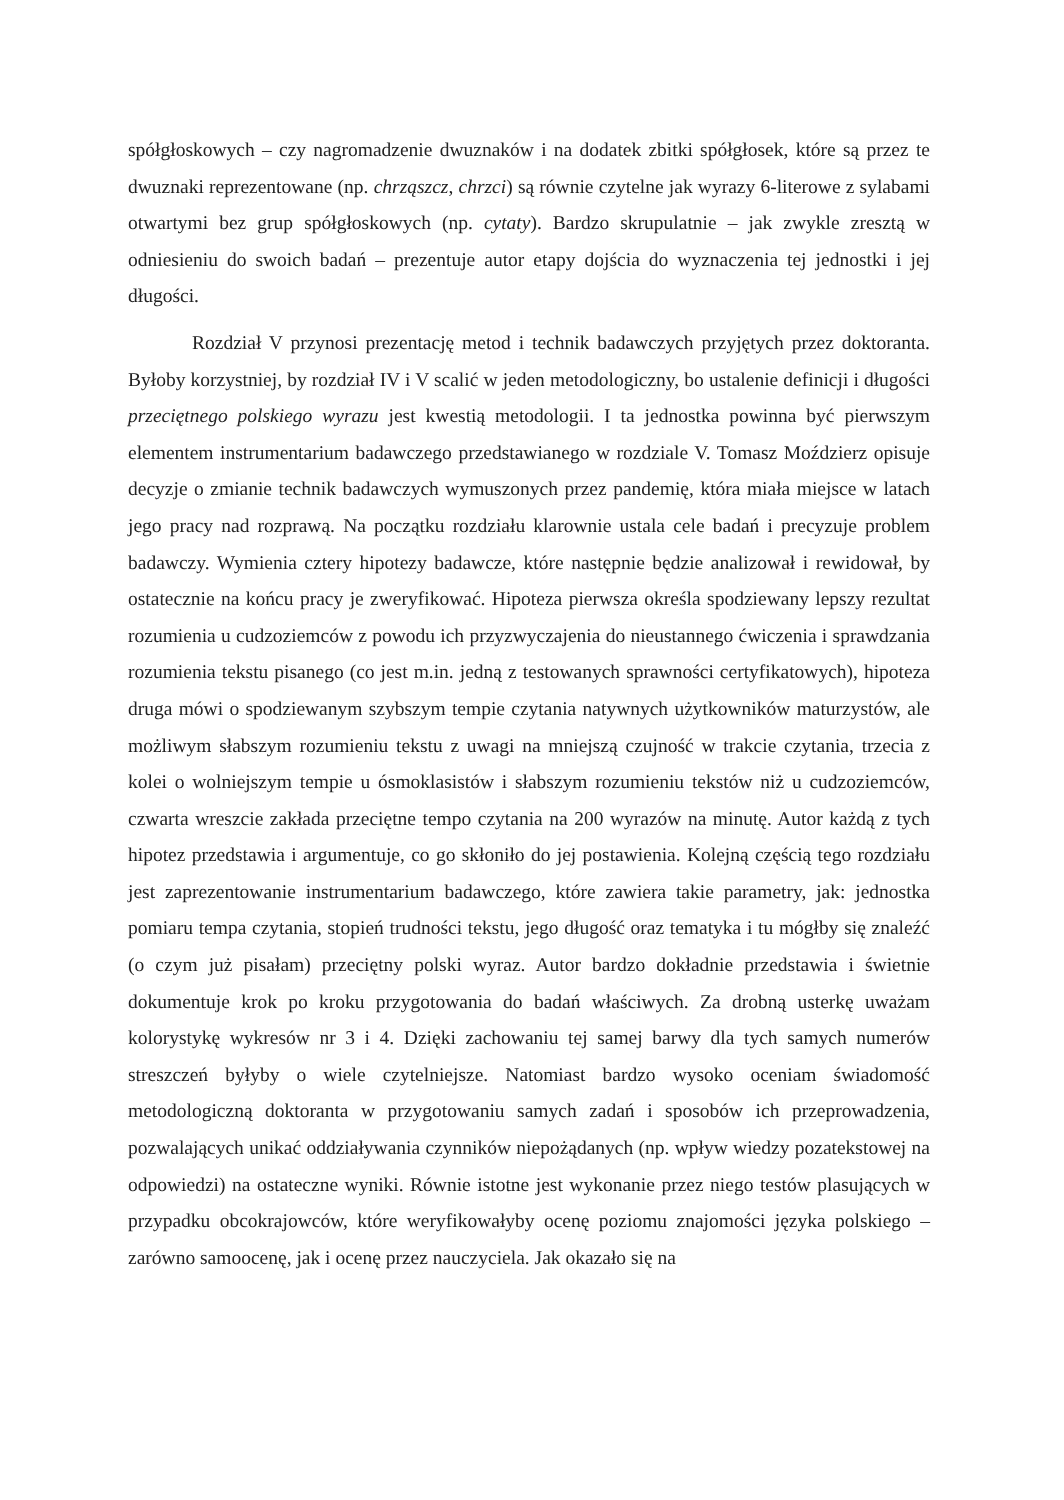spółgłoskowych – czy nagromadzenie dwuznaków i na dodatek zbitki spółgłosek, które są przez te dwuznaki reprezentowane (np. chrząszcz, chrzci) są równie czytelne jak wyrazy 6-literowe z sylabami otwartymi bez grup spółgłoskowych (np. cytaty). Bardzo skrupulatnie – jak zwykle zresztą w odniesieniu do swoich badań – prezentuje autor etapy dojścia do wyznaczenia tej jednostki i jej długości.
Rozdział V przynosi prezentację metod i technik badawczych przyjętych przez doktoranta. Byłoby korzystniej, by rozdział IV i V scalić w jeden metodologiczny, bo ustalenie definicji i długości przeciętnego polskiego wyrazu jest kwestią metodologii. I ta jednostka powinna być pierwszym elementem instrumentarium badawczego przedstawianego w rozdziale V. Tomasz Moździerz opisuje decyzje o zmianie technik badawczych wymuszonych przez pandemię, która miała miejsce w latach jego pracy nad rozprawą. Na początku rozdziału klarownie ustala cele badań i precyzuje problem badawczy. Wymienia cztery hipotezy badawcze, które następnie będzie analizował i rewidował, by ostatecznie na końcu pracy je zweryfikować. Hipoteza pierwsza określa spodziewany lepszy rezultat rozumienia u cudzoziemców z powodu ich przyzwyczajenia do nieustannego ćwiczenia i sprawdzania rozumienia tekstu pisanego (co jest m.in. jedną z testowanych sprawności certyfikatowych), hipoteza druga mówi o spodziewanym szybszym tempie czytania natywnych użytkowników maturzystów, ale możliwym słabszym rozumieniu tekstu z uwagi na mniejszą czujność w trakcie czytania, trzecia z kolei o wolniejszym tempie u ósmoklasistów i słabszym rozumieniu tekstów niż u cudzoziemców, czwarta wreszcie zakłada przeciętne tempo czytania na 200 wyrazów na minutę. Autor każdą z tych hipotez przedstawia i argumentuje, co go skłoniło do jej postawienia. Kolejną częścią tego rozdziału jest zaprezentowanie instrumentarium badawczego, które zawiera takie parametry, jak: jednostka pomiaru tempa czytania, stopień trudności tekstu, jego długość oraz tematyka i tu mógłby się znaleźć (o czym już pisałam) przeciętny polski wyraz. Autor bardzo dokładnie przedstawia i świetnie dokumentuje krok po kroku przygotowania do badań właściwych. Za drobną usterkę uważam kolorystykę wykresów nr 3 i 4. Dzięki zachowaniu tej samej barwy dla tych samych numerów streszczeń byłyby o wiele czytelniejsze. Natomiast bardzo wysoko oceniam świadomość metodologiczną doktoranta w przygotowaniu samych zadań i sposobów ich przeprowadzenia, pozwalających unikać oddziaływania czynników niepożądanych (np. wpływ wiedzy pozatekstowej na odpowiedzi) na ostateczne wyniki. Równie istotne jest wykonanie przez niego testów plasujących w przypadku obcokrajowców, które weryfikowałyby ocenę poziomu znajomości języka polskiego – zarówno samoocenę, jak i ocenę przez nauczyciela. Jak okazało się na